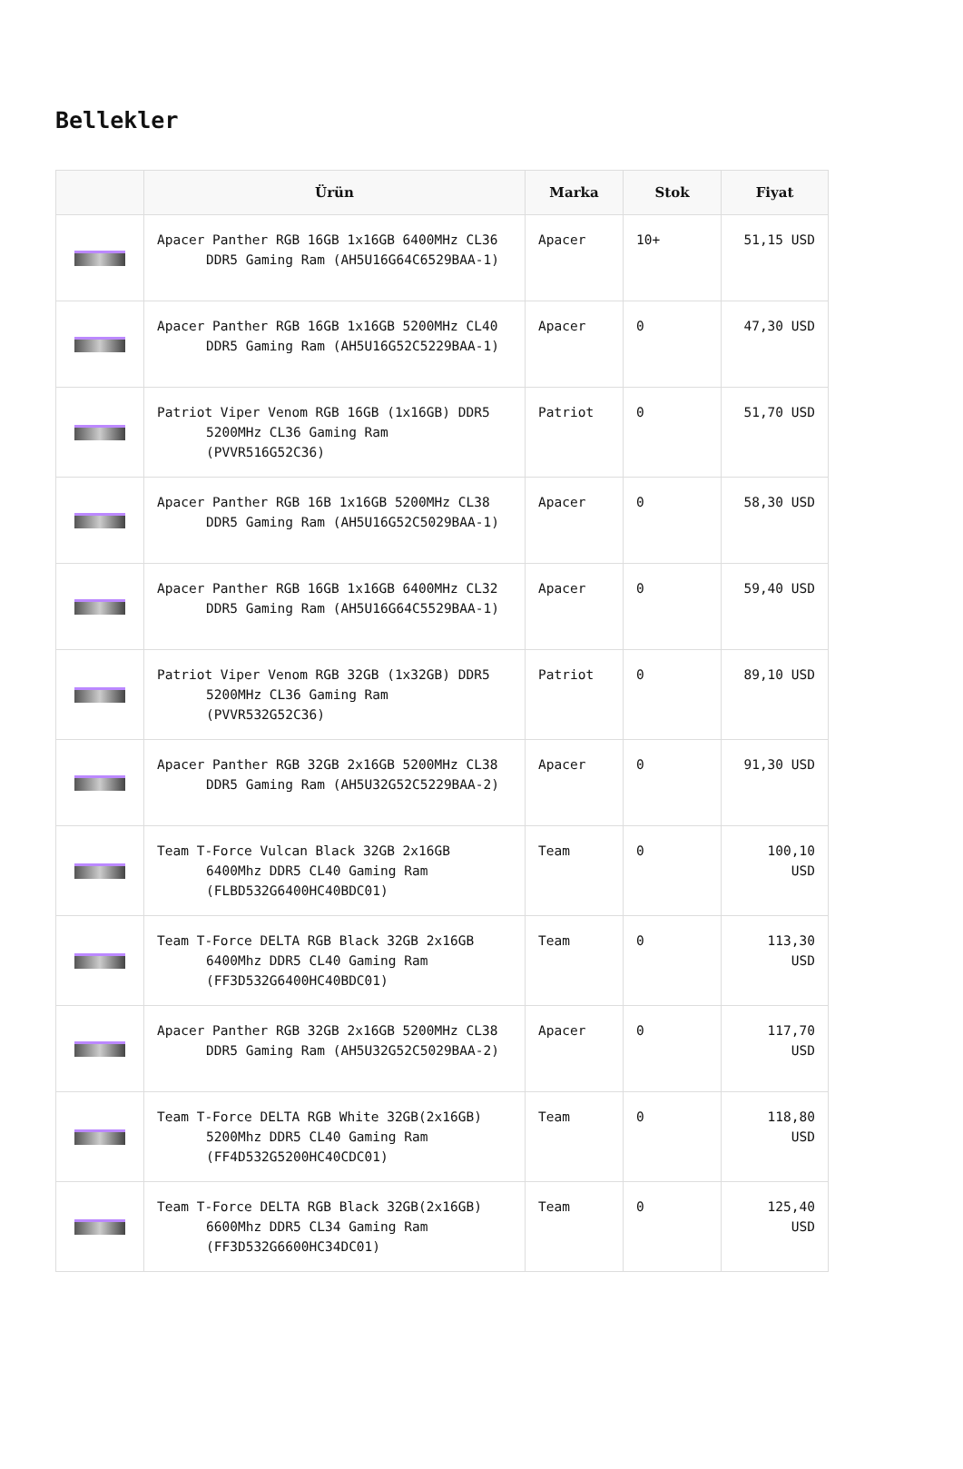Bellekler
| | Ürün | Marka | Stok | Fiyat |
| --- | --- | --- | --- | --- |
| | Apacer Panther RGB 16GB 1x16GB 6400MHz CL36 DDR5 Gaming Ram (AH5U16G64C6529BAA-1) | Apacer | 10+ | 51,15 USD |
| | Apacer Panther RGB 16GB 1x16GB 5200MHz CL40 DDR5 Gaming Ram (AH5U16G52C5229BAA-1) | Apacer | 0 | 47,30 USD |
| | Patriot Viper Venom RGB 16GB (1x16GB) DDR5 5200MHz CL36 Gaming Ram (PVVR516G52C36) | Patriot | 0 | 51,70 USD |
| | Apacer Panther RGB 16B 1x16GB 5200MHz CL38 DDR5 Gaming Ram (AH5U16G52C5029BAA-1) | Apacer | 0 | 58,30 USD |
| | Apacer Panther RGB 16GB 1x16GB 6400MHz CL32 DDR5 Gaming Ram (AH5U16G64C5529BAA-1) | Apacer | 0 | 59,40 USD |
| | Patriot Viper Venom RGB 32GB (1x32GB) DDR5 5200MHz CL36 Gaming Ram (PVVR532G52C36) | Patriot | 0 | 89,10 USD |
| | Apacer Panther RGB 32GB 2x16GB 5200MHz CL38 DDR5 Gaming Ram (AH5U32G52C5229BAA-2) | Apacer | 0 | 91,30 USD |
| | Team T-Force Vulcan Black 32GB 2x16GB 6400Mhz DDR5 CL40 Gaming Ram (FLBD532G6400HC40BDC01) | Team | 0 | 100,10 USD |
| | Team T-Force DELTA RGB Black 32GB 2x16GB 6400Mhz DDR5 CL40 Gaming Ram (FF3D532G6400HC40BDC01) | Team | 0 | 113,30 USD |
| | Apacer Panther RGB 32GB 2x16GB 5200MHz CL38 DDR5 Gaming Ram (AH5U32G52C5029BAA-2) | Apacer | 0 | 117,70 USD |
| | Team T-Force DELTA RGB White 32GB(2x16GB) 5200Mhz DDR5 CL40 Gaming Ram (FF4D532G5200HC40CDC01) | Team | 0 | 118,80 USD |
| | Team T-Force DELTA RGB Black 32GB(2x16GB) 6600Mhz DDR5 CL34 Gaming Ram (FF3D532G6600HC34DC01) | Team | 0 | 125,40 USD |